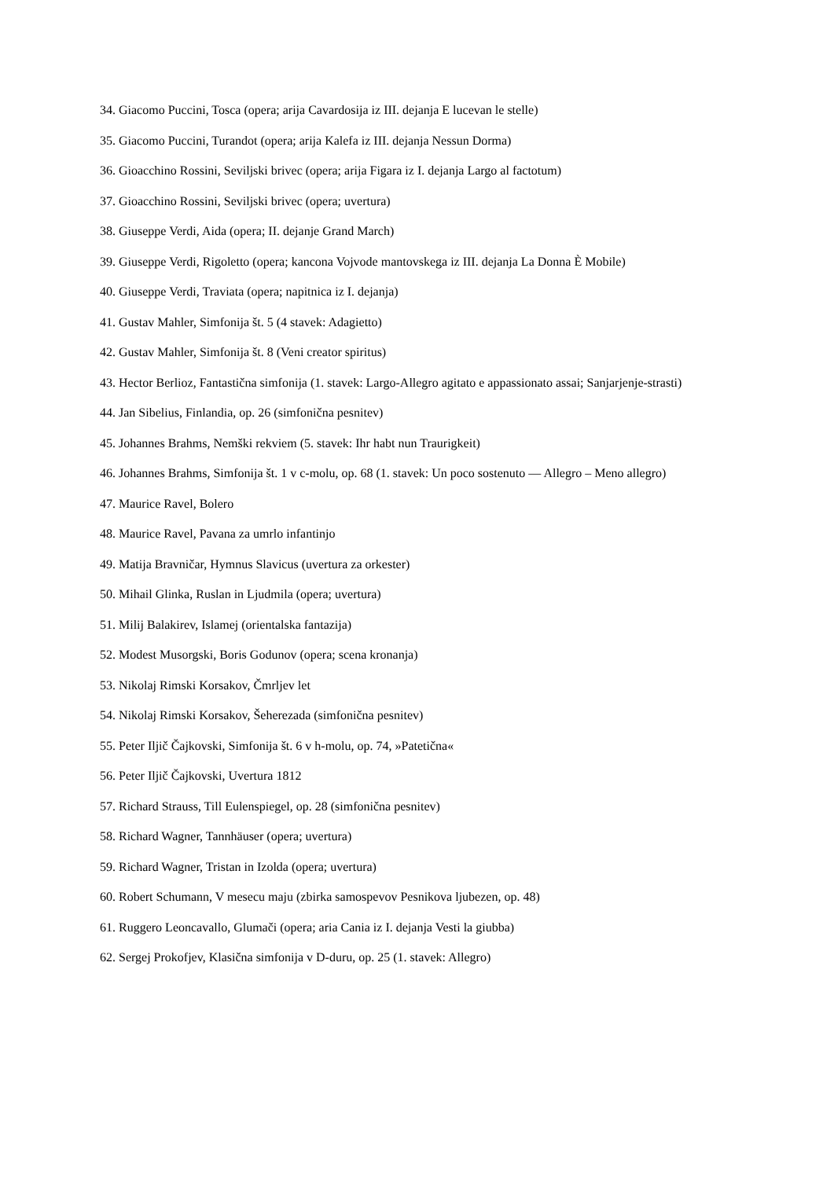34. Giacomo Puccini, Tosca (opera; arija Cavardosija iz III. dejanja E lucevan le stelle)
35. Giacomo Puccini, Turandot (opera; arija Kalefa iz III. dejanja Nessun Dorma)
36. Gioacchino Rossini, Seviljski brivec (opera; arija Figara iz I. dejanja Largo al factotum)
37. Gioacchino Rossini, Seviljski brivec (opera; uvertura)
38. Giuseppe Verdi, Aida (opera; II. dejanje Grand March)
39. Giuseppe Verdi, Rigoletto (opera; kancona Vojvode mantovskega iz III. dejanja La Donna È Mobile)
40. Giuseppe Verdi, Traviata (opera; napitnica iz I. dejanja)
41. Gustav Mahler, Simfonija št. 5 (4 stavek: Adagietto)
42. Gustav Mahler, Simfonija št. 8 (Veni creator spiritus)
43. Hector Berlioz, Fantastična simfonija (1. stavek: Largo-Allegro agitato e appassionato assai; Sanjarjenje-strasti)
44. Jan Sibelius, Finlandia, op. 26 (simfonična pesnitev)
45. Johannes Brahms, Nemški rekviem (5. stavek: Ihr habt nun Traurigkeit)
46. Johannes Brahms, Simfonija št. 1 v c-molu, op. 68 (1. stavek: Un poco sostenuto — Allegro – Meno allegro)
47. Maurice Ravel, Bolero
48. Maurice Ravel, Pavana za umrlo infantinjo
49. Matija Bravničar, Hymnus Slavicus (uvertura za orkester)
50. Mihail Glinka, Ruslan in Ljudmila (opera; uvertura)
51. Milij Balakirev, Islamej (orientalska fantazija)
52. Modest Musorgski, Boris Godunov (opera; scena kronanja)
53. Nikolaj Rimski Korsakov, Čmrljev let
54. Nikolaj Rimski Korsakov, Šeherezada (simfonična pesnitev)
55. Peter Iljič Čajkovski, Simfonija št. 6 v h-molu, op. 74, »Patetična«
56. Peter Iljič Čajkovski, Uvertura 1812
57. Richard Strauss, Till Eulenspiegel, op. 28 (simfonična pesnitev)
58. Richard Wagner, Tannhäuser (opera; uvertura)
59. Richard Wagner, Tristan in Izolda (opera; uvertura)
60. Robert Schumann, V mesecu maju (zbirka samospevov Pesnikova ljubezen, op. 48)
61. Ruggero Leoncavallo, Glumači (opera; aria Cania iz I. dejanja Vesti la giubba)
62. Sergej Prokofjev, Klasična simfonija v D-duru, op. 25 (1. stavek: Allegro)